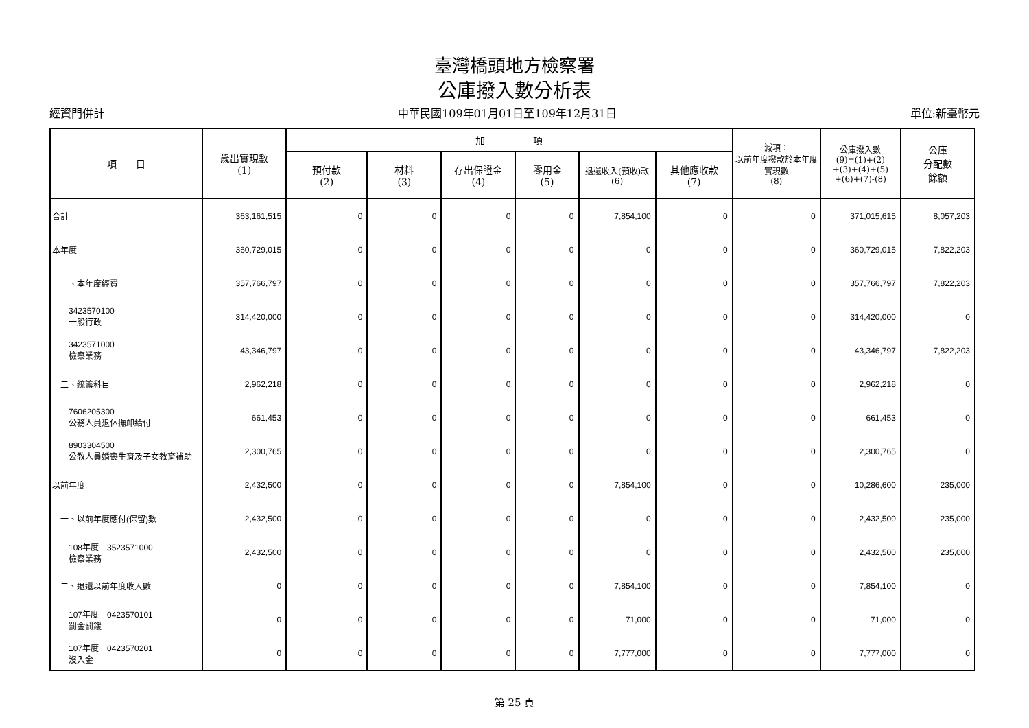臺灣橋頭地方檢察署
公庫撥入數分析表
經資門併計 中華民國109年01月01日至109年12月31日 單位:新臺幣元
| 項 目 | 歲出實現數 (1) | 加 項 | | | | | | 減項： 以前年度撥款於本年度實現數 (8) | 公庫撥入數 (9)=(1)+(2) +(3)+(4)+(5) +(6)+(7)-(8) | 公庫 分配數 餘額 |
| --- | --- | --- | --- | --- | --- | --- | --- | --- | --- | --- |
| | | 預付款 (2) | 材料 (3) | 存出保證金 (4) | 零用金 (5) | 退還收入(預收)款 (6) | 其他應收款 (7) | | | |
| 合計 | 363,161,515 | 0 | 0 | 0 | 0 | 7,854,100 | 0 | 0 | 371,015,615 | 8,057,203 |
| 本年度 | 360,729,015 | 0 | 0 | 0 | 0 | 0 | 0 | 0 | 360,729,015 | 7,822,203 |
| 一、本年度經費 | 357,766,797 | 0 | 0 | 0 | 0 | 0 | 0 | 0 | 357,766,797 | 7,822,203 |
| 3423570100 一般行政 | 314,420,000 | 0 | 0 | 0 | 0 | 0 | 0 | 0 | 314,420,000 | 0 |
| 3423571000 檢察業務 | 43,346,797 | 0 | 0 | 0 | 0 | 0 | 0 | 0 | 43,346,797 | 7,822,203 |
| 二、統籌科目 | 2,962,218 | 0 | 0 | 0 | 0 | 0 | 0 | 0 | 2,962,218 | 0 |
| 7606205300 公務人員退休撫卹給付 | 661,453 | 0 | 0 | 0 | 0 | 0 | 0 | 0 | 661,453 | 0 |
| 8903304500 公教人員婚喪生育及子女教育補助 | 2,300,765 | 0 | 0 | 0 | 0 | 0 | 0 | 0 | 2,300,765 | 0 |
| 以前年度 | 2,432,500 | 0 | 0 | 0 | 0 | 7,854,100 | 0 | 0 | 10,286,600 | 235,000 |
| 一、以前年度應付(保留)數 | 2,432,500 | 0 | 0 | 0 | 0 | 0 | 0 | 0 | 2,432,500 | 235,000 |
| 108年度 3523571000 檢察業務 | 2,432,500 | 0 | 0 | 0 | 0 | 0 | 0 | 0 | 2,432,500 | 235,000 |
| 二、退還以前年度收入數 | 0 | 0 | 0 | 0 | 0 | 7,854,100 | 0 | 0 | 7,854,100 | 0 |
| 107年度 0423570101 罰金罰鍰 | 0 | 0 | 0 | 0 | 0 | 71,000 | 0 | 0 | 71,000 | 0 |
| 107年度 0423570201 沒入金 | 0 | 0 | 0 | 0 | 0 | 7,777,000 | 0 | 0 | 7,777,000 | 0 |
第 25 頁